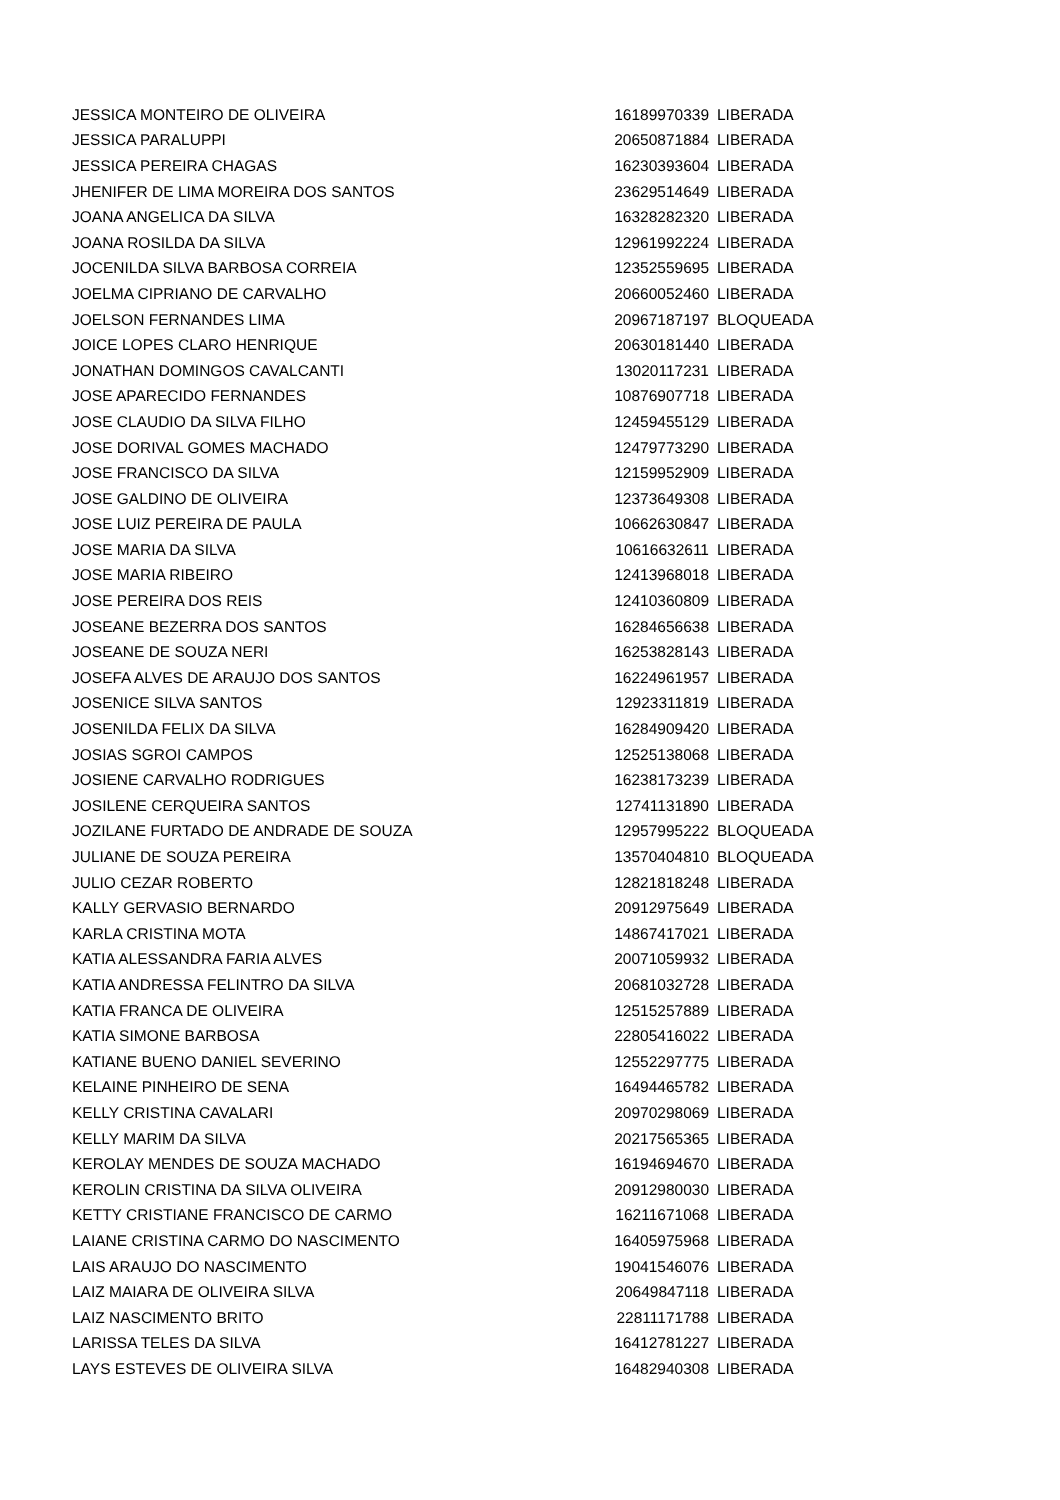| JESSICA MONTEIRO DE OLIVEIRA | 16189970339 | LIBERADA |
| JESSICA PARALUPPI | 20650871884 | LIBERADA |
| JESSICA PEREIRA CHAGAS | 16230393604 | LIBERADA |
| JHENIFER DE LIMA MOREIRA DOS SANTOS | 23629514649 | LIBERADA |
| JOANA ANGELICA DA SILVA | 16328282320 | LIBERADA |
| JOANA ROSILDA DA SILVA | 12961992224 | LIBERADA |
| JOCENILDA SILVA BARBOSA CORREIA | 12352559695 | LIBERADA |
| JOELMA CIPRIANO DE CARVALHO | 20660052460 | LIBERADA |
| JOELSON FERNANDES LIMA | 20967187197 | BLOQUEADA |
| JOICE LOPES CLARO HENRIQUE | 20630181440 | LIBERADA |
| JONATHAN DOMINGOS CAVALCANTI | 13020117231 | LIBERADA |
| JOSE APARECIDO FERNANDES | 10876907718 | LIBERADA |
| JOSE CLAUDIO DA SILVA FILHO | 12459455129 | LIBERADA |
| JOSE DORIVAL GOMES MACHADO | 12479773290 | LIBERADA |
| JOSE FRANCISCO DA SILVA | 12159952909 | LIBERADA |
| JOSE GALDINO DE OLIVEIRA | 12373649308 | LIBERADA |
| JOSE LUIZ PEREIRA DE PAULA | 10662630847 | LIBERADA |
| JOSE MARIA DA SILVA | 10616632611 | LIBERADA |
| JOSE MARIA RIBEIRO | 12413968018 | LIBERADA |
| JOSE PEREIRA DOS REIS | 12410360809 | LIBERADA |
| JOSEANE BEZERRA DOS SANTOS | 16284656638 | LIBERADA |
| JOSEANE DE SOUZA NERI | 16253828143 | LIBERADA |
| JOSEFA ALVES DE ARAUJO DOS SANTOS | 16224961957 | LIBERADA |
| JOSENICE SILVA SANTOS | 12923311819 | LIBERADA |
| JOSENILDA FELIX DA SILVA | 16284909420 | LIBERADA |
| JOSIAS SGROI CAMPOS | 12525138068 | LIBERADA |
| JOSIENE CARVALHO RODRIGUES | 16238173239 | LIBERADA |
| JOSILENE CERQUEIRA SANTOS | 12741131890 | LIBERADA |
| JOZILANE FURTADO DE ANDRADE DE SOUZA | 12957995222 | BLOQUEADA |
| JULIANE DE SOUZA PEREIRA | 13570404810 | BLOQUEADA |
| JULIO CEZAR ROBERTO | 12821818248 | LIBERADA |
| KALLY GERVASIO BERNARDO | 20912975649 | LIBERADA |
| KARLA CRISTINA MOTA | 14867417021 | LIBERADA |
| KATIA ALESSANDRA FARIA ALVES | 20071059932 | LIBERADA |
| KATIA ANDRESSA FELINTRO DA SILVA | 20681032728 | LIBERADA |
| KATIA FRANCA DE OLIVEIRA | 12515257889 | LIBERADA |
| KATIA SIMONE BARBOSA | 22805416022 | LIBERADA |
| KATIANE BUENO DANIEL SEVERINO | 12552297775 | LIBERADA |
| KELAINE PINHEIRO DE SENA | 16494465782 | LIBERADA |
| KELLY CRISTINA CAVALARI | 20970298069 | LIBERADA |
| KELLY MARIM DA SILVA | 20217565365 | LIBERADA |
| KEROLAY MENDES DE SOUZA MACHADO | 16194694670 | LIBERADA |
| KEROLIN CRISTINA DA SILVA OLIVEIRA | 20912980030 | LIBERADA |
| KETTY CRISTIANE FRANCISCO DE CARMO | 16211671068 | LIBERADA |
| LAIANE CRISTINA CARMO DO NASCIMENTO | 16405975968 | LIBERADA |
| LAIS ARAUJO DO NASCIMENTO | 19041546076 | LIBERADA |
| LAIZ MAIARA DE OLIVEIRA SILVA | 20649847118 | LIBERADA |
| LAIZ NASCIMENTO BRITO | 22811171788 | LIBERADA |
| LARISSA TELES DA SILVA | 16412781227 | LIBERADA |
| LAYS ESTEVES DE OLIVEIRA SILVA | 16482940308 | LIBERADA |